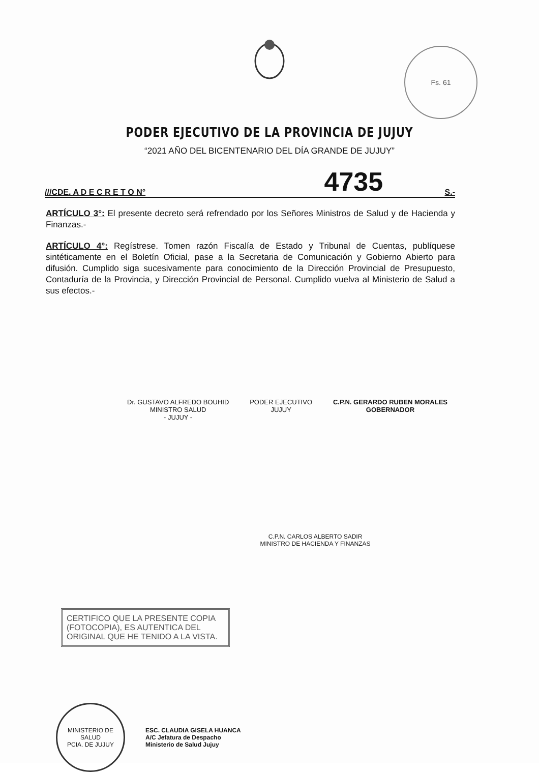Fs. 61
PODER EJECUTIVO DE LA PROVINCIA DE JUJUY
“2021 AÑO DEL BICENTENARIO DEL DÍA GRANDE DE JUJUY”
///CDE. A D E C R E T O N° 4735 S.-
ARTÍCULO 3°: El presente decreto será refrendado por los Señores Ministros de Salud y de Hacienda y Finanzas.-
ARTÍCULO 4°: Regístrese. Tomen razón Fiscalía de Estado y Tribunal de Cuentas, publíquese sintéticamente en el Boletín Oficial, pase a la Secretaria de Comunicación y Gobierno Abierto para difusión. Cumplido siga sucesivamente para conocimiento de la Dirección Provincial de Presupuesto, Contaduría de la Provincia, y Dirección Provincial de Personal. Cumplido vuelva al Ministerio de Salud a sus efectos.-
Dr. GUSTAVO ALFREDO BOUHID
MINISTRO SALUD
- JUJUY -
PODER EJECUTIVO
JUJUY
C.P.N. GERARDO RUBEN MORALES
GOBERNADOR
C.P.N. CARLOS ALBERTO SADIR
MINISTRO DE HACIENDA Y FINANZAS
CERTIFICO QUE LA PRESENTE COPIA (FOTOCOPIA), ES AUTENTICA DEL ORIGINAL QUE HE TENIDO A LA VISTA.
MINISTERIO DE SALUD
PCIA. DE JUJUY
ESC. CLAUDIA GISELA HUANCA
A/C Jefatura de Despacho
Ministerio de Salud Jujuy